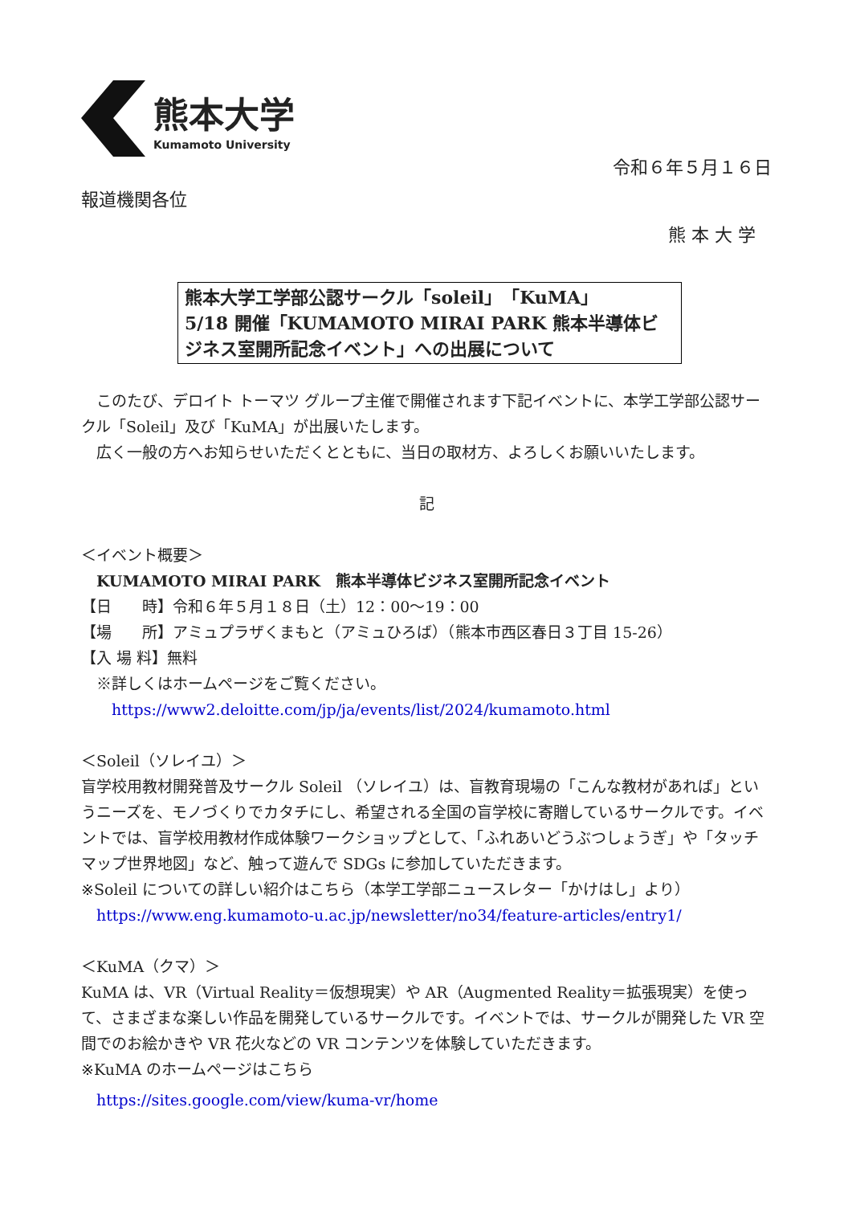熊本大学
Kumamoto University
令和６年５月１６日
報道機関各位
熊 本 大 学
熊本大学工学部公認サークル「soleil」「KuMA」
5/18 開催「KUMAMOTO MIRAI PARK 熊本半導体ビジネス室開所記念イベント」への出展について
　このたび、デロイト トーマツ グループ主催で開催されます下記イベントに、本学工学部公認サークル「Soleil」及び「KuMA」が出展いたします。
　広く一般の方へお知らせいただくとともに、当日の取材方、よろしくお願いいたします。
記
＜イベント概要＞
　KUMAMOTO MIRAI PARK　熊本半導体ビジネス室開所記念イベント
【日　　時】令和６年５月１８日（土）12：00～19：00
【場　　所】アミュプラザくまもと（アミュひろば）（熊本市西区春日３丁目 15-26）
【入 場 料】無料
　※詳しくはホームページをご覧ください。
　　https://www2.deloitte.com/jp/ja/events/list/2024/kumamoto.html
＜Soleil（ソレイユ）＞
盲学校用教材開発普及サークル Soleil （ソレイユ）は、盲教育現場の「こんな教材があれば」というニーズを、モノづくりでカタチにし、希望される全国の盲学校に寄贈しているサークルです。イベントでは、盲学校用教材作成体験ワークショップとして、「ふれあいどうぶつしょうぎ」や「タッチマップ世界地図」など、触って遊んで SDGs に参加していただきます。
※Soleil についての詳しい紹介はこちら（本学工学部ニュースレター「かけはし」より）
　https://www.eng.kumamoto-u.ac.jp/newsletter/no34/feature-articles/entry1/
＜KuMA（クマ）＞
KuMA は、VR（Virtual Reality＝仮想現実）や AR（Augmented Reality＝拡張現実）を使って、さまざまな楽しい作品を開発しているサークルです。イベントでは、サークルが開発した VR 空間でのお絵かきや VR 花火などの VR コンテンツを体験していただきます。
※KuMA のホームページはこちら
　https://sites.google.com/view/kuma-vr/home